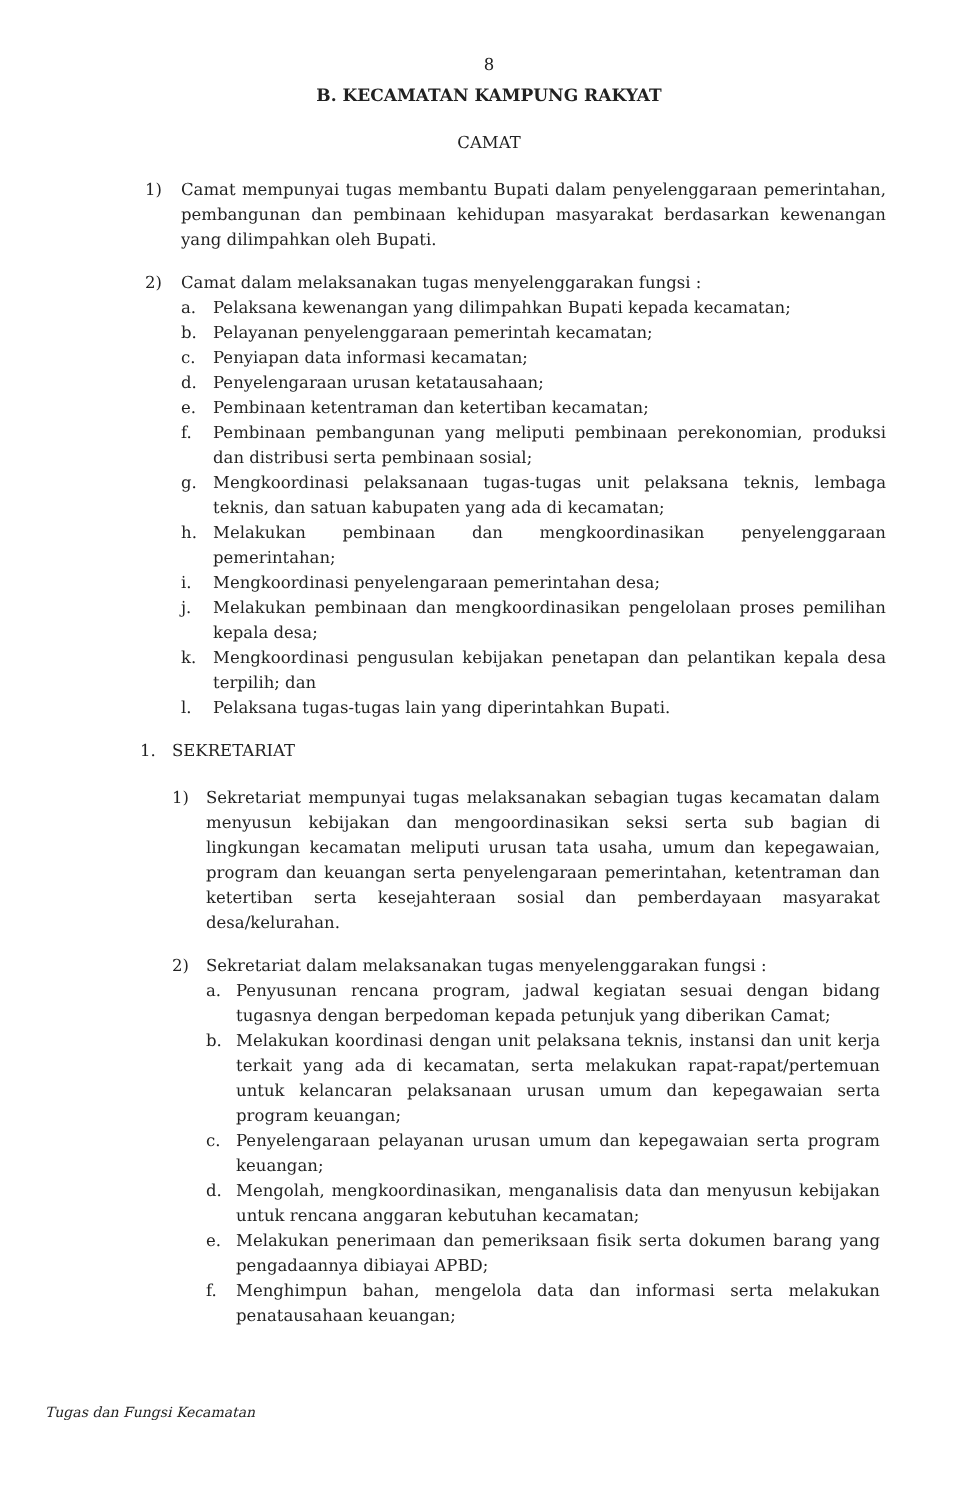8
B. KECAMATAN KAMPUNG RAKYAT
CAMAT
1) Camat mempunyai tugas membantu Bupati dalam penyelenggaraan pemerintahan, pembangunan dan pembinaan kehidupan masyarakat berdasarkan kewenangan yang dilimpahkan oleh Bupati.
2) Camat dalam melaksanakan tugas menyelenggarakan fungsi :
a. Pelaksana kewenangan yang dilimpahkan Bupati kepada kecamatan;
b. Pelayanan penyelenggaraan pemerintah kecamatan;
c. Penyiapan data informasi kecamatan;
d. Penyelengaraan urusan ketatausahaan;
e. Pembinaan ketentraman dan ketertiban kecamatan;
f. Pembinaan pembangunan yang meliputi pembinaan perekonomian, produksi dan distribusi serta pembinaan sosial;
g. Mengkoordinasi pelaksanaan tugas-tugas unit pelaksana teknis, lembaga teknis, dan satuan kabupaten yang ada di kecamatan;
h. Melakukan pembinaan dan mengkoordinasikan penyelenggaraan pemerintahan;
i. Mengkoordinasi penyelengaraan pemerintahan desa;
j. Melakukan pembinaan dan mengkoordinasikan pengelolaan proses pemilihan kepala desa;
k. Mengkoordinasi pengusulan kebijakan penetapan dan pelantikan kepala desa terpilih; dan
l. Pelaksana tugas-tugas lain yang diperintahkan Bupati.
1. SEKRETARIAT
1) Sekretariat mempunyai tugas melaksanakan sebagian tugas kecamatan dalam menyusun kebijakan dan mengoordinasikan seksi serta sub bagian di lingkungan kecamatan meliputi urusan tata usaha, umum dan kepegawaian, program dan keuangan serta penyelengaraan pemerintahan, ketentraman dan ketertiban serta kesejahteraan sosial dan pemberdayaan masyarakat desa/kelurahan.
2) Sekretariat dalam melaksanakan tugas menyelenggarakan fungsi :
a. Penyusunan rencana program, jadwal kegiatan sesuai dengan bidang tugasnya dengan berpedoman kepada petunjuk yang diberikan Camat;
b. Melakukan koordinasi dengan unit pelaksana teknis, instansi dan unit kerja terkait yang ada di kecamatan, serta melakukan rapat-rapat/pertemuan untuk kelancaran pelaksanaan urusan umum dan kepegawaian serta program keuangan;
c. Penyelengaraan pelayanan urusan umum dan kepegawaian serta program keuangan;
d. Mengolah, mengkoordinasikan, menganalisis data dan menyusun kebijakan untuk rencana anggaran kebutuhan kecamatan;
e. Melakukan penerimaan dan pemeriksaan fisik serta dokumen barang yang pengadaannya dibiayai APBD;
f. Menghimpun bahan, mengelola data dan informasi serta melakukan penatausahaan keuangan;
Tugas dan Fungsi Kecamatan